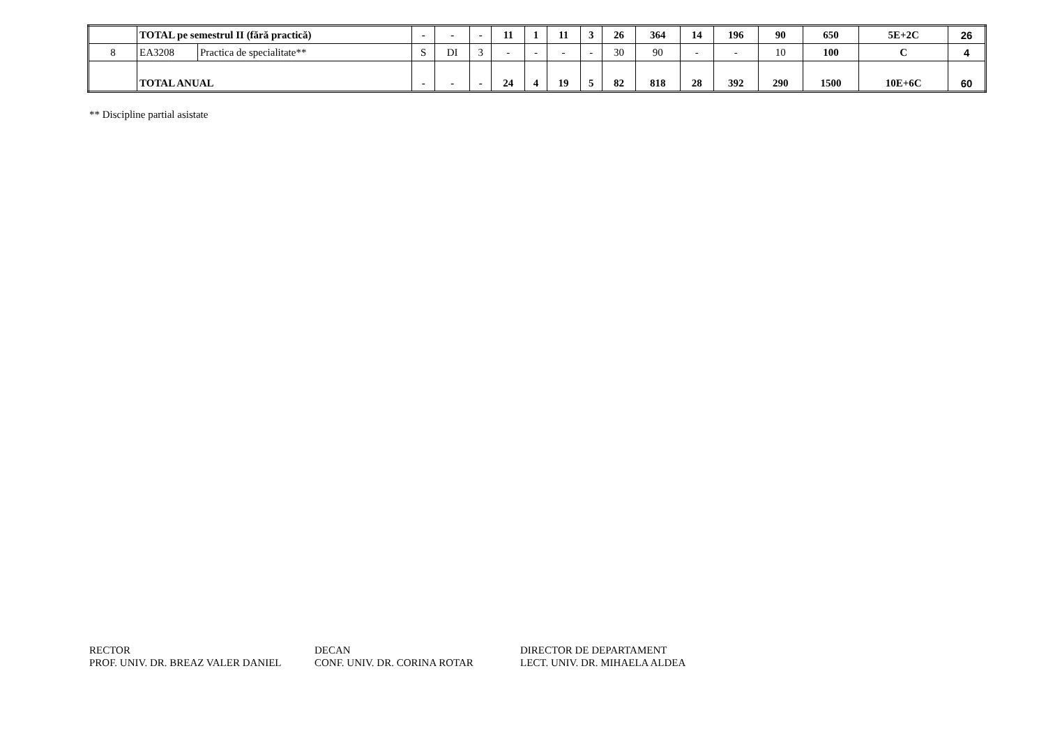| | TOTAL pe semestrul II (fără practică) | | - | - | - | 11 | 1 | 11 | 3 | 26 | 364 | 14 | 196 | 90 | 650 | 5E+2C | 26 |
| 8 | EA3208 | Practica de specialitate** | S | DI | 3 | - | - | - | - | 30 | 90 | - | - | 10 | 100 | C | 4 |
| | TOTAL ANUAL | | - | - | - | 24 | 4 | 19 | 5 | 82 | 818 | 28 | 392 | 290 | 1500 | 10E+6C | 60 |
** Discipline partial asistate
RECTOR
PROF. UNIV. DR. BREAZ VALER DANIEL
DECAN
CONF. UNIV. DR. CORINA ROTAR
DIRECTOR DE DEPARTAMENT
LECT. UNIV. DR. MIHAELA ALDEA